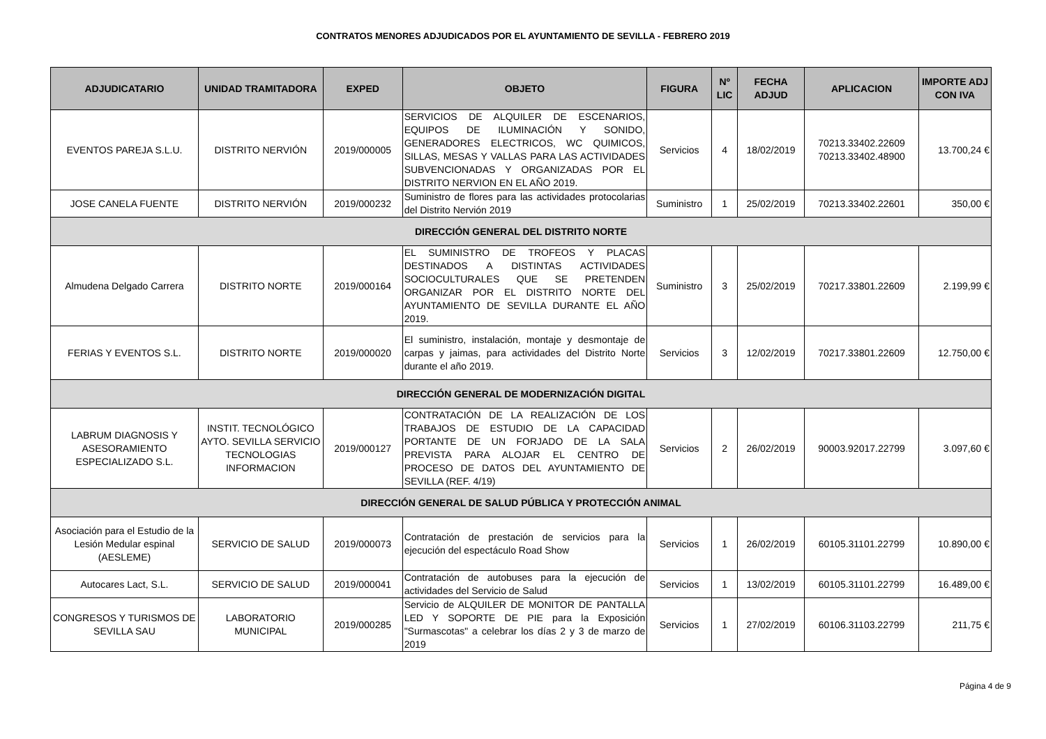CONTRATOS MENORES ADJUDICADOS POR EL AYUNTAMIENTO DE SEVILLA - FEBRERO 2019
| ADJUDICATARIO | UNIDAD TRAMITADORA | EXPED | OBJETO | FIGURA | Nº LIC | FECHA ADJUD | APLICACION | IMPORTE ADJ CON IVA |
| --- | --- | --- | --- | --- | --- | --- | --- | --- |
| EVENTOS PAREJA S.L.U. | DISTRITO NERVIÓN | 2019/000005 | SERVICIOS DE ALQUILER DE ESCENARIOS, EQUIPOS DE ILUMINACIÓN Y SONIDO, GENERADORES ELECTRICOS, WC QUIMICOS, SILLAS, MESAS Y VALLAS PARA LAS ACTIVIDADES SUBVENCIONADAS Y ORGANIZADAS POR EL DISTRITO NERVION EN EL AÑO 2019. | Servicios | 4 | 18/02/2019 | 70213.33402.22609 70213.33402.48900 | 13.700,24 € |
| JOSE CANELA FUENTE | DISTRITO NERVIÓN | 2019/000232 | Suministro de flores para las actividades protocolarias del Distrito Nervión 2019 | Suministro | 1 | 25/02/2019 | 70213.33402.22601 | 350,00 € |
| DIRECCIÓN GENERAL DEL DISTRITO NORTE | | | | | | | | |
| Almudena Delgado Carrera | DISTRITO NORTE | 2019/000164 | EL SUMINISTRO DE TROFEOS Y PLACAS DESTINADOS A DISTINTAS ACTIVIDADES SOCIOCULTURALES QUE SE PRETENDEN ORGANIZAR POR EL DISTRITO NORTE DEL AYUNTAMIENTO DE SEVILLA DURANTE EL AÑO 2019. | Suministro | 3 | 25/02/2019 | 70217.33801.22609 | 2.199,99 € |
| FERIAS Y EVENTOS S.L. | DISTRITO NORTE | 2019/000020 | El suministro, instalación, montaje y desmontaje de carpas y jaimas, para actividades del Distrito Norte durante el año 2019. | Servicios | 3 | 12/02/2019 | 70217.33801.22609 | 12.750,00 € |
| DIRECCIÓN GENERAL DE MODERNIZACIÓN DIGITAL | | | | | | | | |
| LABRUM DIAGNOSIS Y ASESORAMIENTO ESPECIALIZADO S.L. | INSTIT. TECNOLÓGICO AYTO. SEVILLA SERVICIO TECNOLOGIAS INFORMACION | 2019/000127 | CONTRATACIÓN DE LA REALIZACIÓN DE LOS TRABAJOS DE ESTUDIO DE LA CAPACIDAD PORTANTE DE UN FORJADO DE LA SALA PREVISTA PARA ALOJAR EL CENTRO DE PROCESO DE DATOS DEL AYUNTAMIENTO DE SEVILLA (REF. 4/19) | Servicios | 2 | 26/02/2019 | 90003.92017.22799 | 3.097,60 € |
| DIRECCIÓN GENERAL DE SALUD PÚBLICA Y PROTECCIÓN ANIMAL | | | | | | | | |
| Asociación para el Estudio de la Lesión Medular espinal (AESLEME) | SERVICIO DE SALUD | 2019/000073 | Contratación de prestación de servicios para la ejecución del espectáculo Road Show | Servicios | 1 | 26/02/2019 | 60105.31101.22799 | 10.890,00 € |
| Autocares Lact, S.L. | SERVICIO DE SALUD | 2019/000041 | Contratación de autobuses para la ejecución de actividades del Servicio de Salud | Servicios | 1 | 13/02/2019 | 60105.31101.22799 | 16.489,00 € |
| CONGRESOS Y TURISMOS DE SEVILLA SAU | LABORATORIO MUNICIPAL | 2019/000285 | Servicio de ALQUILER DE MONITOR DE PANTALLA LED Y SOPORTE DE PIE para la Exposición "Surmascotas" a celebrar los días 2 y 3 de marzo de 2019 | Servicios | 1 | 27/02/2019 | 60106.31103.22799 | 211,75 € |
Página 4 de 9